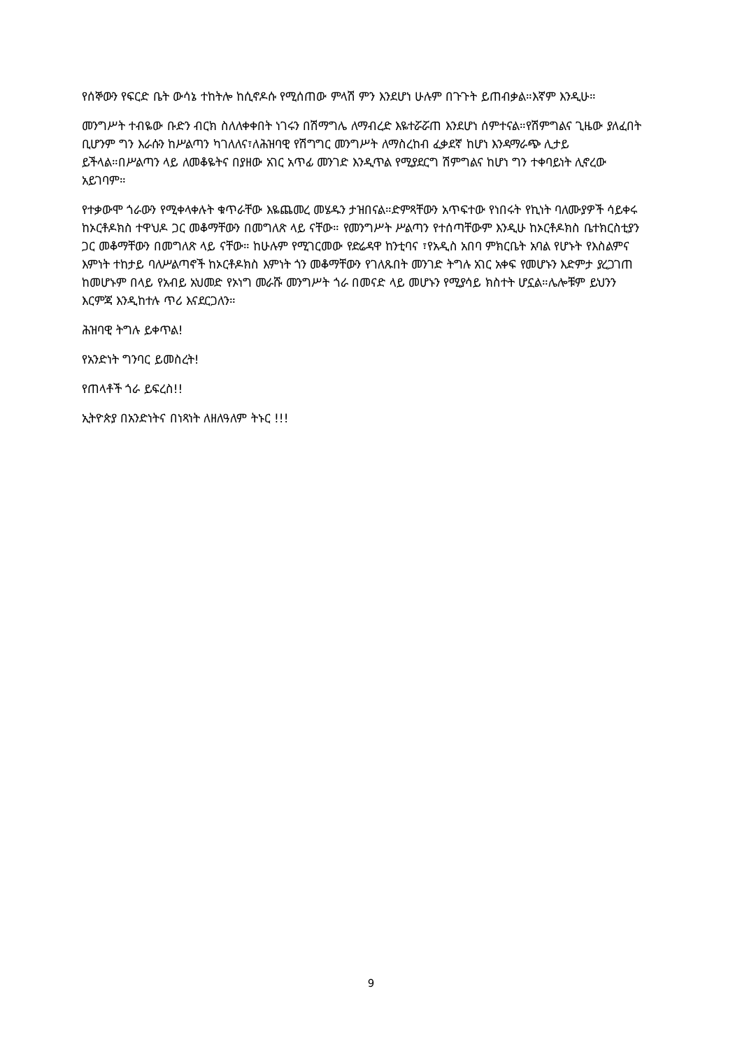የሰኞውን የፍርድ ቤት ውሳኔ ተከትሎ ከሲኖዶሱ የሚሰጠው ምላሽ ምን እንደሆነ ሁሉም በጉጉት ይጠብቃል።እኛም እንዲሁ።
መንግሥት ተብዬው ቡድን ብርክ ስለለቀቀበት ነገሩን በሽማግሌ ለማብረድ እዬተሯሯጠ እንደሆነ ሰምተናል።የሽምግልና ጊዜው ያለፈበት ቢሆንም ግን እራሱን ከሥልጣን ካገለለና፣ለሕዝባዊ የሽግግር መንግሥት ለማስረከብ ፈቃደኛ ከሆነ እንዳማራጭ ሊታይ ይችላል።በሥልጣን ላይ ለመቆዬትና በያዘው አገር አጥፊ መንገድ እንዲጥል የሚያደርግ ሽምግልና ከሆነ ግን ተቀባይነት ሊኖረው አይገባም።
የተቃውሞ ጎራውን የሚቀላቀሉት ቁጥራቸው እዬጨመረ መሄዱን ታዝበናል።ድምጻቸውን አጥፍተው የነበሩት የኪነት ባለሙያዎች ሳይቀሩ ከኦርቶዶክስ ተዋህዶ ጋር መቆማቸውን በመግለጽ ላይ ናቸው። የመንግሥት ሥልጣን የተሰጣቸውም እንዲሁ ከኦርቶዶክስ ቤተክርስቲያን ጋር መቆማቸውን በመግለጽ ላይ ናቸው። ከሁሉም የሚገርመው የድሬዳዋ ከንቲባና ፣የአዲስ አበባ ምክርቤት አባል የሆኑት የእስልምና እምነት ተከታይ ባለሥልጣኖች ከኦርቶዶክስ እምነት ጎን መቆማቸውን የገለጹበት መንገድ ትግሉ አገር አቀፍ የመሆኑን እድምታ ያረጋገጠ ከመሆኑም በላይ የአብይ አህመድ የኦነግ መራሹ መንግሥት ጎራ በመናድ ላይ መሆኑን የሚያሳይ ክስተት ሆኗል።ሌሎቹም ይህንን እርምጃ እንዲከተሉ ጥሪ እናደርጋለን።
ሕዝባዊ ትግሉ ይቀጥል!
የአንድነት ግንባር ይመስረት!
የጠላቶች ጎራ ይፍረስ!!
ኢትዮጵያ በአንድነትና በነጻነት ለዘለዓለም ትኑር !!!
9